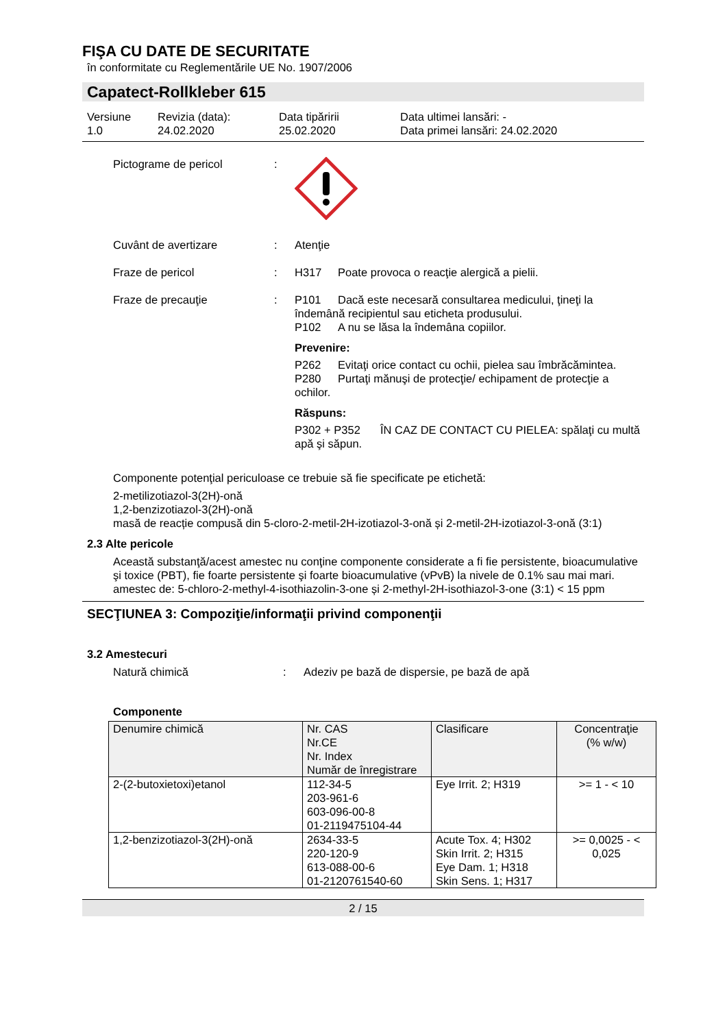FIŞA CU DATE DE SECURITATE
în conformitate cu Reglementările UE No. 1907/2006
Capatect-Rollkleber 615
Versiune
1.0
Revizia (data):
24.02.2020
Data tipăririi
25.02.2020
Data ultimei lansări: -
Data primei lansări: 24.02.2020
Pictograme de pericol :
Cuvânt de avertizare : Atenţie
Fraze de pericol : H317 Poate provoca o reacţie alergică a pielii.
Fraze de precauţie : P101 Dacă este necesară consultarea medicului, ţineţi la îndemână recipientul sau eticheta produsului.
P102 A nu se lăsa la îndemâna copiilor.
Prevenire:
P262 Evitaţi orice contact cu ochii, pielea sau îmbrăcămintea.
P280 Purtaţi mănuşi de protecţie/ echipament de protecţie a ochilor.
Răspuns:
P302 + P352 ÎN CAZ DE CONTACT CU PIELEA: spălaţi cu multă apă şi săpun.
Componente potenţial periculoase ce trebuie să fie specificate pe etichetă:
2-metilizotiazol-3(2H)-onă
1,2-benzizotiazol-3(2H)-onă
masă de reacție compusă din 5-cloro-2-metil-2H-izotiazol-3-onă și 2-metil-2H-izotiazol-3-onă (3:1)
2.3 Alte pericole
Această substanţă/acest amestec nu conţine componente considerate a fi fie persistente, bioacumulative şi toxice (PBT), fie foarte persistente şi foarte bioacumulative (vPvB) la nivele de 0.1% sau mai mari.
amestec de: 5-chloro-2-methyl-4-isothiazolin-3-one și 2-methyl-2H-isothiazol-3-one (3:1) < 15 ppm
SECŢIUNEA 3: Compoziţie/informaţii privind componenţii
3.2 Amestecuri
Natură chimică : Adeziv pe bază de dispersie, pe bază de apă
Componente
| Denumire chimică | Nr. CAS Nr.CE Nr. Index Număr de înregistrare | Clasificare | Concentraţie (% w/w) |
| --- | --- | --- | --- |
| 2-(2-butoxietoxi)etanol | 112-34-5 203-961-6 603-096-00-8 01-2119475104-44 | Eye Irrit. 2; H319 | >= 1 - < 10 |
| 1,2-benzizotiazol-3(2H)-onă | 2634-33-5 220-120-9 613-088-00-6 01-2120761540-60 | Acute Tox. 4; H302 Skin Irrit. 2; H315 Eye Dam. 1; H318 Skin Sens. 1; H317 | >= 0,0025 - < 0,025 |
2 / 15